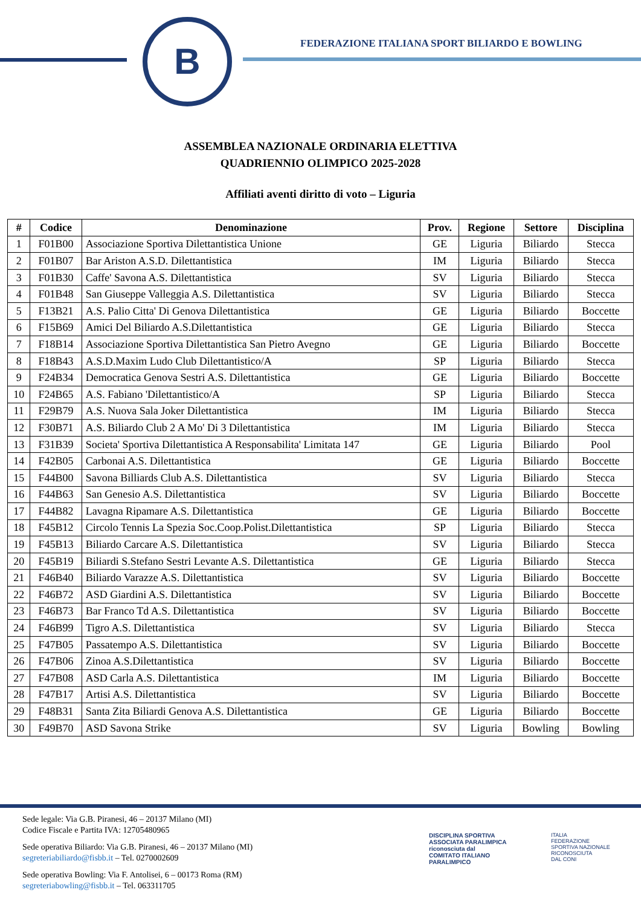B
FEDERAZIONE ITALIANA SPORT BILIARDO E BOWLING
ASSEMBLEA NAZIONALE ORDINARIA ELETTIVA
QUADRIENNIO OLIMPICO 2025-2028
Affiliati aventi diritto di voto – Liguria
| # | Codice | Denominazione | Prov. | Regione | Settore | Disciplina |
| --- | --- | --- | --- | --- | --- | --- |
| 1 | F01B00 | Associazione Sportiva Dilettantistica Unione | GE | Liguria | Biliardo | Stecca |
| 2 | F01B07 | Bar Ariston A.S.D. Dilettantistica | IM | Liguria | Biliardo | Stecca |
| 3 | F01B30 | Caffe' Savona A.S. Dilettantistica | SV | Liguria | Biliardo | Stecca |
| 4 | F01B48 | San Giuseppe Valleggia A.S. Dilettantistica | SV | Liguria | Biliardo | Stecca |
| 5 | F13B21 | A.S. Palio Citta' Di Genova Dilettantistica | GE | Liguria | Biliardo | Boccette |
| 6 | F15B69 | Amici Del Biliardo A.S.Dilettantistica | GE | Liguria | Biliardo | Stecca |
| 7 | F18B14 | Associazione Sportiva Dilettantistica San Pietro Avegno | GE | Liguria | Biliardo | Boccette |
| 8 | F18B43 | A.S.D.Maxim Ludo Club Dilettantistico/A | SP | Liguria | Biliardo | Stecca |
| 9 | F24B34 | Democratica Genova Sestri A.S. Dilettantistica | GE | Liguria | Biliardo | Boccette |
| 10 | F24B65 | A.S. Fabiano 'Dilettantistico/A | SP | Liguria | Biliardo | Stecca |
| 11 | F29B79 | A.S. Nuova Sala Joker Dilettantistica | IM | Liguria | Biliardo | Stecca |
| 12 | F30B71 | A.S. Biliardo Club 2 A Mo' Di 3 Dilettantistica | IM | Liguria | Biliardo | Stecca |
| 13 | F31B39 | Societa' Sportiva Dilettantistica A Responsabilita' Limitata 147 | GE | Liguria | Biliardo | Pool |
| 14 | F42B05 | Carbonai A.S. Dilettantistica | GE | Liguria | Biliardo | Boccette |
| 15 | F44B00 | Savona Billiards Club A.S. Dilettantistica | SV | Liguria | Biliardo | Stecca |
| 16 | F44B63 | San Genesio A.S. Dilettantistica | SV | Liguria | Biliardo | Boccette |
| 17 | F44B82 | Lavagna Ripamare A.S. Dilettantistica | GE | Liguria | Biliardo | Boccette |
| 18 | F45B12 | Circolo Tennis La Spezia Soc.Coop.Polist.Dilettantistica | SP | Liguria | Biliardo | Stecca |
| 19 | F45B13 | Biliardo Carcare A.S. Dilettantistica | SV | Liguria | Biliardo | Stecca |
| 20 | F45B19 | Biliardi S.Stefano Sestri Levante A.S. Dilettantistica | GE | Liguria | Biliardo | Stecca |
| 21 | F46B40 | Biliardo Varazze A.S. Dilettantistica | SV | Liguria | Biliardo | Boccette |
| 22 | F46B72 | ASD Giardini A.S. Dilettantistica | SV | Liguria | Biliardo | Boccette |
| 23 | F46B73 | Bar Franco Td A.S. Dilettantistica | SV | Liguria | Biliardo | Boccette |
| 24 | F46B99 | Tigro A.S. Dilettantistica | SV | Liguria | Biliardo | Stecca |
| 25 | F47B05 | Passatempo A.S. Dilettantistica | SV | Liguria | Biliardo | Boccette |
| 26 | F47B06 | Zinoa A.S.Dilettantistica | SV | Liguria | Biliardo | Boccette |
| 27 | F47B08 | ASD Carla A.S. Dilettantistica | IM | Liguria | Biliardo | Boccette |
| 28 | F47B17 | Artisi A.S. Dilettantistica | SV | Liguria | Biliardo | Boccette |
| 29 | F48B31 | Santa Zita Biliardi Genova A.S. Dilettantistica | GE | Liguria | Biliardo | Boccette |
| 30 | F49B70 | ASD Savona Strike | SV | Liguria | Bowling | Bowling |
Sede legale: Via G.B. Piranesi, 46 – 20137 Milano (MI)
Codice Fiscale e Partita IVA: 12705480965
Sede operativa Biliardo: Via G.B. Piranesi, 46 – 20137 Milano (MI)
segreteriabiliardo@fisbb.it – Tel. 0270002609
Sede operativa Bowling: Via F. Antolisei, 6 – 00173 Roma (RM)
segreteriabowling@fisbb.it – Tel. 063311705
DISCIPLINA SPORTIVA
ASSOCIATA PARALIMPICA
riconosciuta dal
COMITATO ITALIANO
PARALIMPICO
ITALIA
FEDERAZIONE
SPORTIVA NAZIONALE
RICONOSCIUTA
DAL CONI